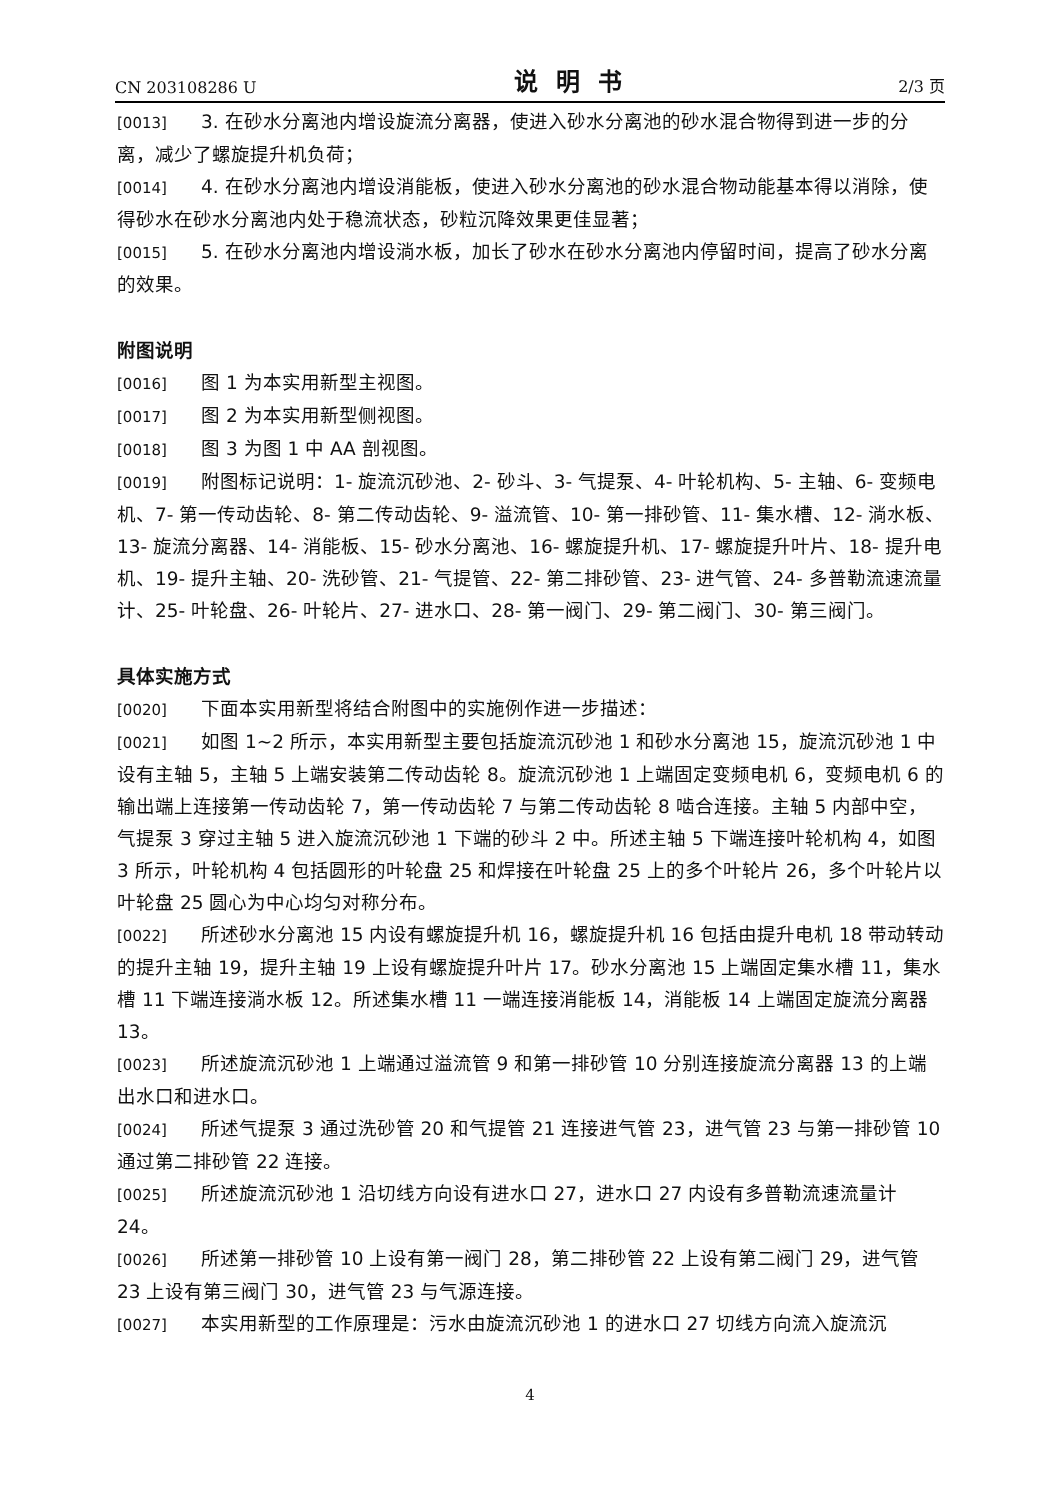CN 203108286 U 说明书 2/3 页
[0013] 3. 在砂水分离池内增设旋流分离器，使进入砂水分离池的砂水混合物得到进一步的分离，减少了螺旋提升机负荷；
[0014] 4. 在砂水分离池内增设消能板，使进入砂水分离池的砂水混合物动能基本得以消除，使得砂水在砂水分离池内处于稳流状态，砂粒沉降效果更佳显著；
[0015] 5. 在砂水分离池内增设淌水板，加长了砂水在砂水分离池内停留时间，提高了砂水分离的效果。
附图说明
[0016] 图 1 为本实用新型主视图。
[0017] 图 2 为本实用新型侧视图。
[0018] 图 3 为图 1 中 AA 剖视图。
[0019] 附图标记说明：1- 旋流沉砂池、2- 砂斗、3- 气提泵、4- 叶轮机构、5- 主轴、6- 变频电机、7- 第一传动齿轮、8- 第二传动齿轮、9- 溢流管、10- 第一排砂管、11- 集水槽、12- 淌水板、13- 旋流分离器、14- 消能板、15- 砂水分离池、16- 螺旋提升机、17- 螺旋提升叶片、18- 提升电机、19- 提升主轴、20- 洗砂管、21- 气提管、22- 第二排砂管、23- 进气管、24- 多普勒流速流量计、25- 叶轮盘、26- 叶轮片、27- 进水口、28- 第一阀门、29- 第二阀门、30- 第三阀门。
具体实施方式
[0020] 下面本实用新型将结合附图中的实施例作进一步描述：
[0021] 如图 1~2 所示，本实用新型主要包括旋流沉砂池 1 和砂水分离池 15，旋流沉砂池 1 中设有主轴 5，主轴 5 上端安装第二传动齿轮 8。旋流沉砂池 1 上端固定变频电机 6，变频电机 6 的输出端上连接第一传动齿轮 7，第一传动齿轮 7 与第二传动齿轮 8 啮合连接。主轴 5 内部中空，气提泵 3 穿过主轴 5 进入旋流沉砂池 1 下端的砂斗 2 中。所述主轴 5 下端连接叶轮机构 4，如图 3 所示，叶轮机构 4 包括圆形的叶轮盘 25 和焊接在叶轮盘 25 上的多个叶轮片 26，多个叶轮片以叶轮盘 25 圆心为中心均匀对称分布。
[0022] 所述砂水分离池 15 内设有螺旋提升机 16，螺旋提升机 16 包括由提升电机 18 带动转动的提升主轴 19，提升主轴 19 上设有螺旋提升叶片 17。砂水分离池 15 上端固定集水槽 11，集水槽 11 下端连接淌水板 12。所述集水槽 11 一端连接消能板 14，消能板 14 上端固定旋流分离器 13。
[0023] 所述旋流沉砂池 1 上端通过溢流管 9 和第一排砂管 10 分别连接旋流分离器 13 的上端出水口和进水口。
[0024] 所述气提泵 3 通过洗砂管 20 和气提管 21 连接进气管 23，进气管 23 与第一排砂管 10 通过第二排砂管 22 连接。
[0025] 所述旋流沉砂池 1 沿切线方向设有进水口 27，进水口 27 内设有多普勒流速流量计 24。
[0026] 所述第一排砂管 10 上设有第一阀门 28，第二排砂管 22 上设有第二阀门 29，进气管 23 上设有第三阀门 30，进气管 23 与气源连接。
[0027] 本实用新型的工作原理是：污水由旋流沉砂池 1 的进水口 27 切线方向流入旋流沉
4